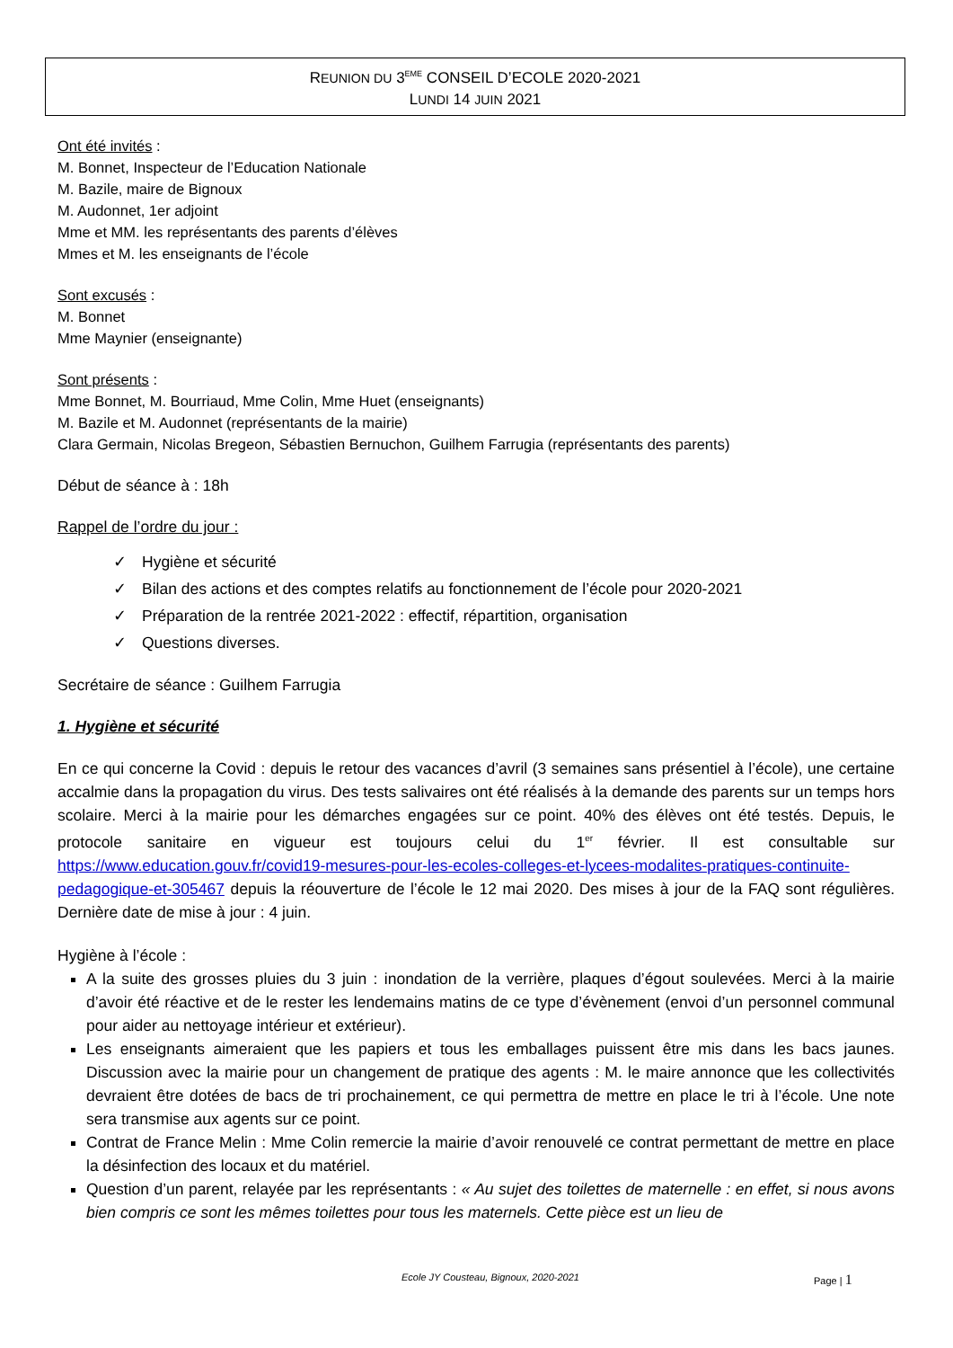REUNION DU 3<sup>EME</sup> CONSEIL D’ECOLE 2020-2021
LUNDI 14 JUIN 2021
Ont été invités :
M. Bonnet, Inspecteur de l’Education Nationale
M. Bazile, maire de Bignoux
M. Audonnet, 1er adjoint
Mme et MM. les représentants des parents d’élèves
Mmes et M. les enseignants de l’école
Sont excusés :
M. Bonnet
Mme Maynier (enseignante)
Sont présents :
Mme Bonnet, M. Bourriaud, Mme Colin, Mme Huet (enseignants)
M. Bazile et M. Audonnet (représentants de la mairie)
Clara Germain, Nicolas Bregeon, Sébastien Bernuchon, Guilhem Farrugia (représentants des parents)
Début de séance à : 18h
Rappel de l’ordre du jour :
✓ Hygiène et sécurité
✓ Bilan des actions et des comptes relatifs au fonctionnement de l’école pour 2020-2021
✓ Préparation de la rentrée 2021-2022 : effectif, répartition, organisation
✓ Questions diverses.
Secrétaire de séance : Guilhem Farrugia
1. Hygiène et sécurité
En ce qui concerne la Covid : depuis le retour des vacances d’avril (3 semaines sans présentiel à l’école), une certaine accalmie dans la propagation du virus. Des tests salivaires ont été réalisés à la demande des parents sur un temps hors scolaire. Merci à la mairie pour les démarches engagées sur ce point. 40% des élèves ont été testés. Depuis, le protocole sanitaire en vigueur est toujours celui du 1<sup>er</sup> février. Il est consultable sur https://www.education.gouv.fr/covid19-mesures-pour-les-ecoles-colleges-et-lycees-modalites-pratiques-continuite-pedagogique-et-305467 depuis la réouverture de l’école le 12 mai 2020. Des mises à jour de la FAQ sont régulières. Dernière date de mise à jour : 4 juin.
Hygiène à l’école :
A la suite des grosses pluies du 3 juin : inondation de la verrière, plaques d’égout soulevées. Merci à la mairie d’avoir été réactive et de le rester les lendemains matins de ce type d’évènement (envoi d’un personnel communal pour aider au nettoyage intérieur et extérieur).
Les enseignants aimeraient que les papiers et tous les emballages puissent être mis dans les bacs jaunes. Discussion avec la mairie pour un changement de pratique des agents : M. le maire annonce que les collectivités devraient être dotées de bacs de tri prochainement, ce qui permettra de mettre en place le tri à l’école. Une note sera transmise aux agents sur ce point.
Contrat de France Melin : Mme Colin remercie la mairie d’avoir renouvelé ce contrat permettant de mettre en place la désinfection des locaux et du matériel.
Question d’un parent, relayée par les représentants : « Au sujet des toilettes de maternelle : en effet, si nous avons bien compris ce sont les mêmes toilettes pour tous les maternels. Cette pièce est un lieu de
Ecole JY Cousteau, Bignoux, 2020-2021 Page | 1